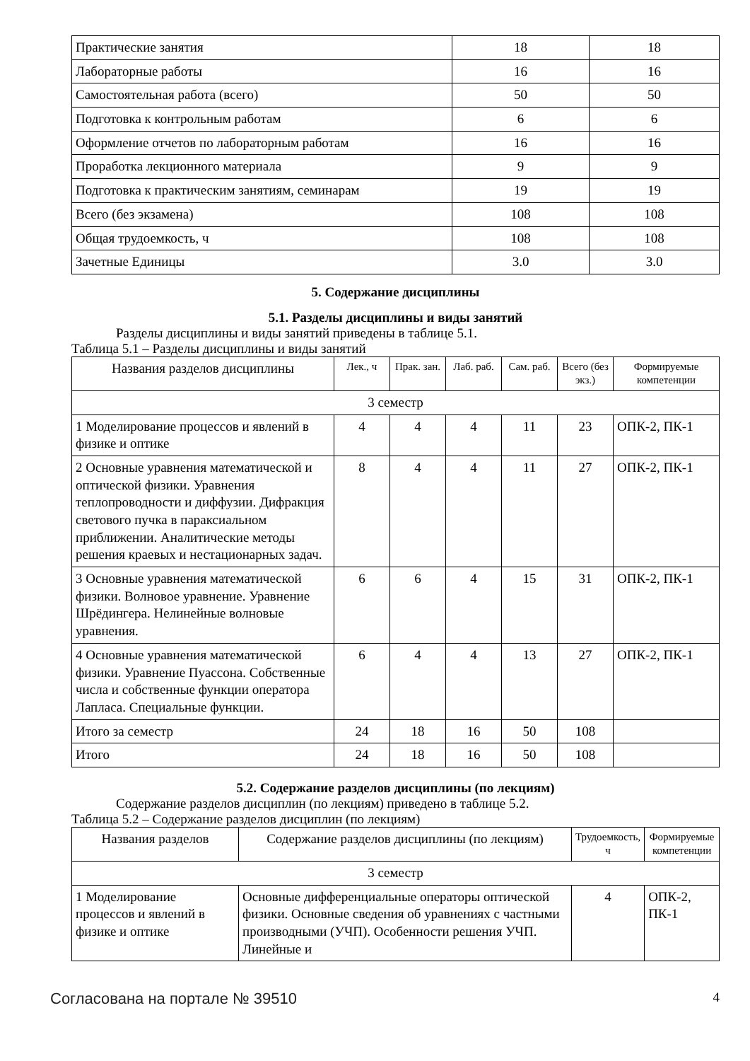| Практические занятия | 18 | 18 |
| Лабораторные работы | 16 | 16 |
| Самостоятельная работа (всего) | 50 | 50 |
| Подготовка к контрольным работам | 6 | 6 |
| Оформление отчетов по лабораторным работам | 16 | 16 |
| Проработка лекционного материала | 9 | 9 |
| Подготовка к практическим занятиям, семинарам | 19 | 19 |
| Всего (без экзамена) | 108 | 108 |
| Общая трудоемкость, ч | 108 | 108 |
| Зачетные Единицы | 3.0 | 3.0 |
5. Содержание дисциплины
5.1. Разделы дисциплины и виды занятий
Разделы дисциплины и виды занятий приведены в таблице 5.1.
Таблица 5.1 – Разделы дисциплины и виды занятий
| Названия разделов дисциплины | Лек., ч | Прак. зан. | Лаб. раб. | Сам. раб. | Всего (без экз.) | Формируемые компетенции |
| --- | --- | --- | --- | --- | --- | --- |
| 3 семестр | | | | | | |
| 1 Моделирование процессов и явлений в физике и оптике | 4 | 4 | 4 | 11 | 23 | ОПК-2, ПК-1 |
| 2 Основные уравнения математической и оптической физики. Уравнения теплопроводности и диффузии. Дифракция светового пучка в параксиальном приближении. Аналитические методы решения краевых и нестационарных задач. | 8 | 4 | 4 | 11 | 27 | ОПК-2, ПК-1 |
| 3 Основные уравнения математической физики. Волновое уравнение. Уравнение Шрёдингера. Нелинейные волновые уравнения. | 6 | 6 | 4 | 15 | 31 | ОПК-2, ПК-1 |
| 4 Основные уравнения математической физики. Уравнение Пуассона. Собственные числа и собственные функции оператора Лапласа. Специальные функции. | 6 | 4 | 4 | 13 | 27 | ОПК-2, ПК-1 |
| Итого за семестр | 24 | 18 | 16 | 50 | 108 | |
| Итого | 24 | 18 | 16 | 50 | 108 | |
5.2. Содержание разделов дисциплины (по лекциям)
Содержание разделов дисциплин (по лекциям) приведено в таблице 5.2.
Таблица 5.2 – Содержание разделов дисциплин (по лекциям)
| Названия разделов | Содержание разделов дисциплины (по лекциям) | Трудоемкость, ч | Формируемые компетенции |
| --- | --- | --- | --- |
| 3 семестр | | | |
| 1 Моделирование процессов и явлений в физике и оптике | Основные дифференциальные операторы оптической физики. Основные сведения об уравнениях с частными производными (УЧП). Особенности решения УЧП. Линейные и | 4 | ОПК-2, ПК-1 |
Согласована на портале № 39510 4